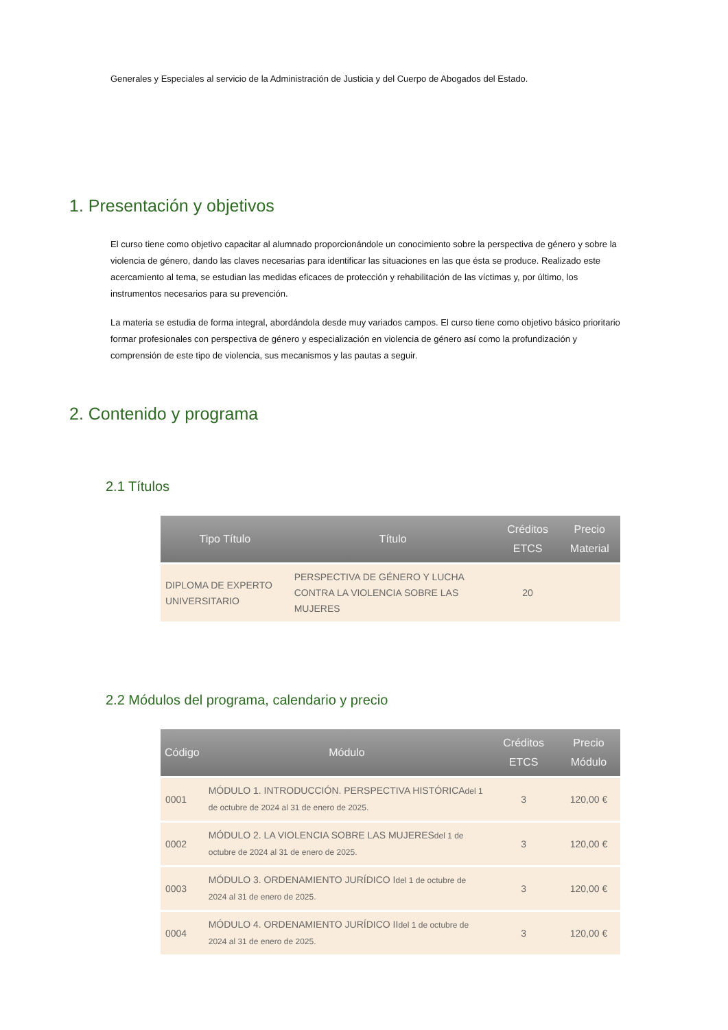Generales y Especiales al servicio de la Administración de Justicia y del Cuerpo de Abogados del Estado.
1. Presentación y objetivos
El curso tiene como objetivo capacitar al alumnado proporcionándole un conocimiento sobre la perspectiva de género y sobre la violencia de género, dando las claves necesarias para identificar las situaciones en las que ésta se produce. Realizado este acercamiento al tema, se estudian las medidas eficaces de protección y rehabilitación de las víctimas y, por último, los instrumentos necesarios para su prevención.
La materia se estudia de forma integral, abordándola desde muy variados campos. El curso tiene como objetivo básico prioritario formar profesionales con perspectiva de género y especialización en violencia de género así como la profundización y comprensión de este tipo de violencia, sus mecanismos y las pautas a seguir.
2. Contenido y programa
2.1 Títulos
| Tipo Título | Título | Créditos ETCS | Precio Material |
| --- | --- | --- | --- |
| DIPLOMA DE EXPERTO UNIVERSITARIO | PERSPECTIVA DE GÉNERO Y LUCHA CONTRA LA VIOLENCIA SOBRE LAS MUJERES | 20 | |
2.2 Módulos del programa, calendario y precio
| Código | Módulo | Créditos ETCS | Precio Módulo |
| --- | --- | --- | --- |
| 0001 | MÓDULO 1. INTRODUCCIÓN. PERSPECTIVA HISTÓRICA del 1 de octubre de 2024 al 31 de enero de 2025. | 3 | 120,00 € |
| 0002 | MÓDULO 2. LA VIOLENCIA SOBRE LAS MUJERES del 1 de octubre de 2024 al 31 de enero de 2025. | 3 | 120,00 € |
| 0003 | MÓDULO 3. ORDENAMIENTO JURÍDICO I del 1 de octubre de 2024 al 31 de enero de 2025. | 3 | 120,00 € |
| 0004 | MÓDULO 4. ORDENAMIENTO JURÍDICO II del 1 de octubre de 2024 al 31 de enero de 2025. | 3 | 120,00 € |